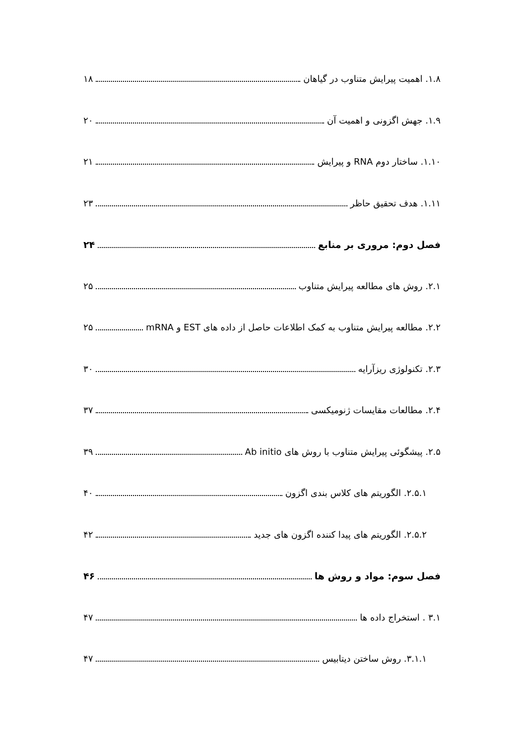۱.۸. اهمیت پیرایش متناوب در گیاهان ۱۸
۱.۹. جهش اگزونی و اهمیت آن ۲۰
۱.۱۰. ساختار دوم RNA و پیرایش ۲۱
۱.۱۱. هدف تحقیق حاظر ۲۳
فصل دوم: مروری بر منابع ۲۴
۲.۱. روش های مطالعه پیرایش متناوب ۲۵
۲.۲. مطالعه پیرایش متناوب به کمک اطلاعات حاصل از داده های EST و mRNA ۲۵
۲.۳. تکنولوژی ریزآرایه ۳۰
۲.۴. مطالعات مقایسات ژنومیکسی ۳۷
۲.۵. پیشگوئی پیرایش متناوب با روش های Ab initio ۳۹
۲.۵.۱. الگوریتم های کلاس بندی اگزون ۴۰
۲.۵.۲. الگوریتم های پیدا کننده اگزون های جدید ۴۲
فصل سوم: مواد و روش ها ۴۶
۳.۱ . استخراج داده ها ۴۷
۳.۱.۱. روش ساختن دیتابیس ۴۷